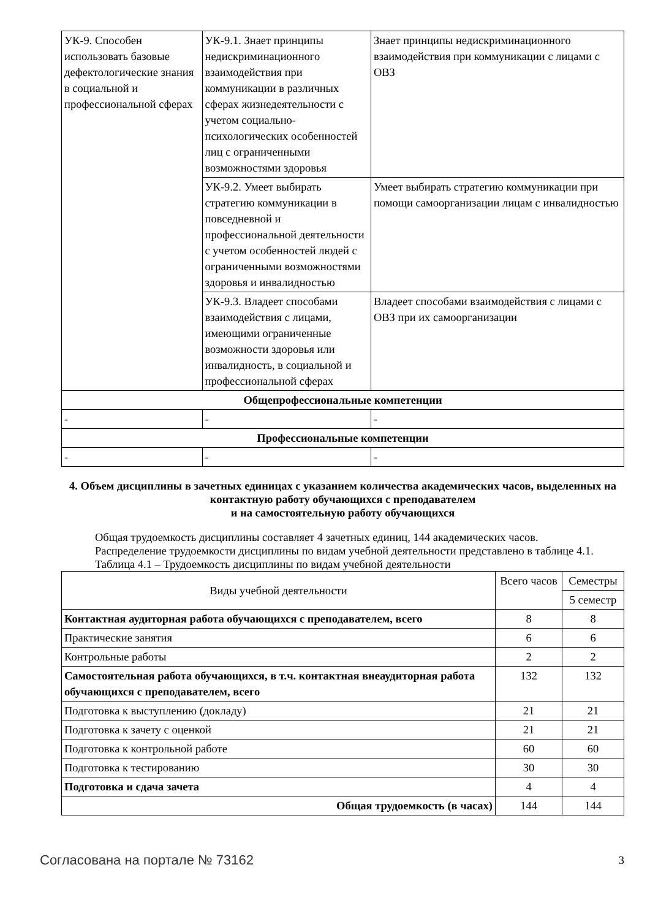| УК-9. Способен использовать базовые дефектологические знания в социальной и профессиональной сферах | УК-9.1. Знает принципы недискриминационного взаимодействия при коммуникации в различных сферах жизнедеятельности с учетом социально-психологических особенностей лиц с ограниченными возможностями здоровья | Знает принципы недискриминационного взаимодействия при коммуникации с лицами с ОВЗ |
| | УК-9.2. Умеет выбирать стратегию коммуникации в повседневной и профессиональной деятельности с учетом особенностей людей с ограниченными возможностями здоровья и инвалидностью | Умеет выбирать стратегию коммуникации при помощи самоорганизации лицам с инвалидностью |
| | УК-9.3. Владеет способами взаимодействия с лицами, имеющими ограниченные возможности здоровья или инвалидность, в социальной и профессиональной сферах | Владеет способами взаимодействия с лицами с ОВЗ при их самоорганизации |
| Общепрофессиональные компетенции | | |
| - | - | - |
| Профессиональные компетенции | | |
| - | - | - |
4. Объем дисциплины в зачетных единицах с указанием количества академических часов, выделенных на контактную работу обучающихся с преподавателем
и на самостоятельную работу обучающихся
Общая трудоемкость дисциплины составляет 4 зачетных единиц, 144 академических часов.
Распределение трудоемкости дисциплины по видам учебной деятельности представлено в таблице 4.1.
Таблица 4.1 – Трудоемкость дисциплины по видам учебной деятельности
| Виды учебной деятельности | Всего часов | Семестры |
| --- | --- | --- |
| | | 5 семестр |
| Контактная аудиторная работа обучающихся с преподавателем, всего | 8 | 8 |
| Практические занятия | 6 | 6 |
| Контрольные работы | 2 | 2 |
| Самостоятельная работа обучающихся, в т.ч. контактная внеаудиторная работа обучающихся с преподавателем, всего | 132 | 132 |
| Подготовка к выступлению (докладу) | 21 | 21 |
| Подготовка к зачету с оценкой | 21 | 21 |
| Подготовка к контрольной работе | 60 | 60 |
| Подготовка к тестированию | 30 | 30 |
| Подготовка и сдача зачета | 4 | 4 |
| Общая трудоемкость (в часах) | 144 | 144 |
Согласована на портале № 73162 3